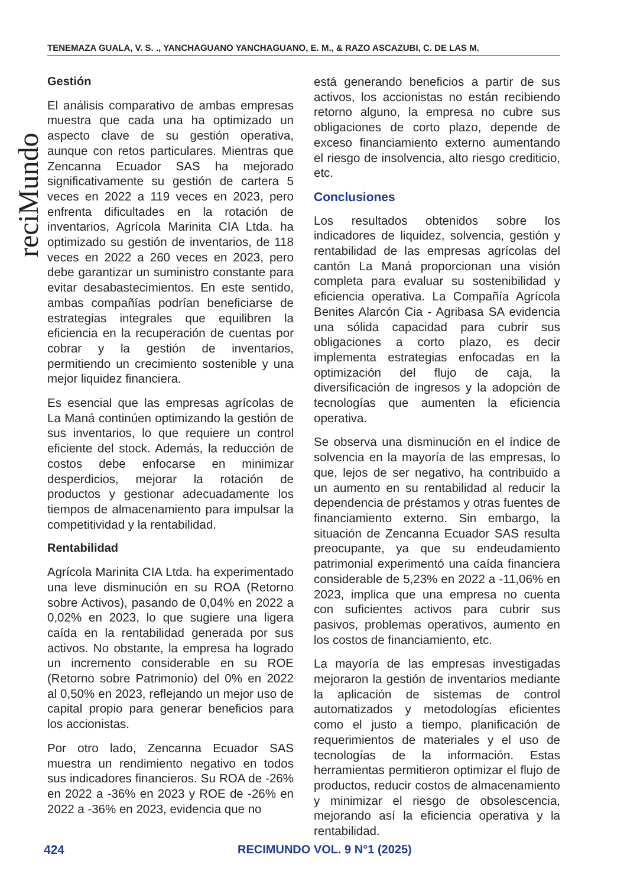TENEMAZA GUALA, V. S. ., YANCHAGUANO YANCHAGUANO, E. M., & RAZO ASCAZUBI, C. DE LAS M.
reciMundo
Gestión
El análisis comparativo de ambas empresas muestra que cada una ha optimizado un aspecto clave de su gestión operativa, aunque con retos particulares. Mientras que Zencanna Ecuador SAS ha mejorado significativamente su gestión de cartera 5 veces en 2022 a 119 veces en 2023, pero enfrenta dificultades en la rotación de inventarios, Agrícola Marinita CIA Ltda. ha optimizado su gestión de inventarios, de 118 veces en 2022 a 260 veces en 2023, pero debe garantizar un suministro constante para evitar desabastecimientos. En este sentido, ambas compañías podrían beneficiarse de estrategias integrales que equilibren la eficiencia en la recuperación de cuentas por cobrar y la gestión de inventarios, permitiendo un crecimiento sostenible y una mejor liquidez financiera.
Es esencial que las empresas agrícolas de La Maná continúen optimizando la gestión de sus inventarios, lo que requiere un control eficiente del stock. Además, la reducción de costos debe enfocarse en minimizar desperdicios, mejorar la rotación de productos y gestionar adecuadamente los tiempos de almacenamiento para impulsar la competitividad y la rentabilidad.
Rentabilidad
Agrícola Marinita CIA Ltda. ha experimentado una leve disminución en su ROA (Retorno sobre Activos), pasando de 0,04% en 2022 a 0,02% en 2023, lo que sugiere una ligera caída en la rentabilidad generada por sus activos. No obstante, la empresa ha logrado un incremento considerable en su ROE (Retorno sobre Patrimonio) del 0% en 2022 al 0,50% en 2023, reflejando un mejor uso de capital propio para generar beneficios para los accionistas.
Por otro lado, Zencanna Ecuador SAS muestra un rendimiento negativo en todos sus indicadores financieros. Su ROA de -26% en 2022 a -36% en 2023 y ROE de -26% en 2022 a -36% en 2023, evidencia que no
está generando beneficios a partir de sus activos, los accionistas no están recibiendo retorno alguno, la empresa no cubre sus obligaciones de corto plazo, depende de exceso financiamiento externo aumentando el riesgo de insolvencia, alto riesgo crediticio, etc.
Conclusiones
Los resultados obtenidos sobre los indicadores de liquidez, solvencia, gestión y rentabilidad de las empresas agrícolas del cantón La Maná proporcionan una visión completa para evaluar su sostenibilidad y eficiencia operativa. La Compañía Agrícola Benites Alarcón Cia - Agribasa SA evidencia una sólida capacidad para cubrir sus obligaciones a corto plazo, es decir implementa estrategias enfocadas en la optimización del flujo de caja, la diversificación de ingresos y la adopción de tecnologías que aumenten la eficiencia operativa.
Se observa una disminución en el índice de solvencia en la mayoría de las empresas, lo que, lejos de ser negativo, ha contribuido a un aumento en su rentabilidad al reducir la dependencia de préstamos y otras fuentes de financiamiento externo. Sin embargo, la situación de Zencanna Ecuador SAS resulta preocupante, ya que su endeudamiento patrimonial experimentó una caída financiera considerable de 5,23% en 2022 a -11,06% en 2023, implica que una empresa no cuenta con suficientes activos para cubrir sus pasivos, problemas operativos, aumento en los costos de financiamiento, etc.
La mayoría de las empresas investigadas mejoraron la gestión de inventarios mediante la aplicación de sistemas de control automatizados y metodologías eficientes como el justo a tiempo, planificación de requerimientos de materiales y el uso de tecnologías de la información. Estas herramientas permitieron optimizar el flujo de productos, reducir costos de almacenamiento y minimizar el riesgo de obsolescencia, mejorando así la eficiencia operativa y la rentabilidad.
424 RECIMUNDO VOL. 9 N°1 (2025)